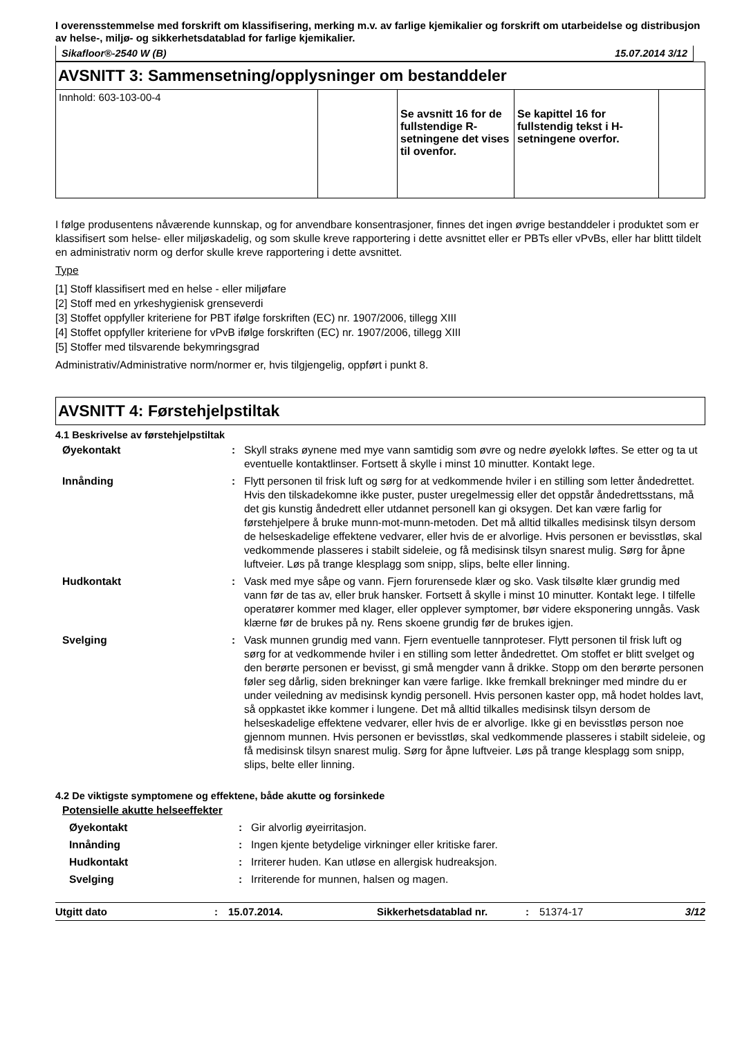I overensstemmelse med forskrift om klassifisering, merking m.v. av farlige kjemikalier og forskrift om utarbeidelse og distribusjon av helse-, miljø- og sikkerhetsdatablad for farlige kjemikalier.
Sikafloor®-2540 W (B) 15.07.2014 3/12
AVSNITT 3: Sammensetning/opplysninger om bestanddeler
| Innhold: 603-103-00-4 | | Se avsnitt 16 for de fullstendige R-setningene det vises til ovenfor. | Se kapittel 16 for fullstendig tekst i H-setningene overfor. | |
I følge produsentens nåværende kunnskap, og for anvendbare konsentrasjoner, finnes det ingen øvrige bestanddeler i produktet som er klassifisert som helse- eller miljøskadelig, og som skulle kreve rapportering i dette avsnittet eller er PBTs eller vPvBs, eller har blittt tildelt en administrativ norm og derfor skulle kreve rapportering i dette avsnittet.
Type
[1] Stoff klassifisert med en helse - eller miljøfare
[2] Stoff med en yrkeshygienisk grenseverdi
[3] Stoffet oppfyller kriteriene for PBT ifølge forskriften (EC) nr. 1907/2006, tillegg XIII
[4] Stoffet oppfyller kriteriene for vPvB ifølge forskriften (EC) nr. 1907/2006, tillegg XIII
[5] Stoffer med tilsvarende bekymringsgrad
Administrativ/Administrative norm/normer er, hvis tilgjengelig, oppført i punkt 8.
AVSNITT 4: Førstehjelpstiltak
4.1 Beskrivelse av førstehjelpstiltak
| Øyekontakt | : | Skyll straks øynene med mye vann samtidig som øvre og nedre øyelokk løftes. Se etter og ta ut eventuelle kontaktlinser. Fortsett å skylle i minst 10 minutter. Kontakt lege. |
| Innånding | : | Flytt personen til frisk luft og sørg for at vedkommende hviler i en stilling som letter åndedrettet. Hvis den tilskadekomne ikke puster, puster uregelmessig eller det oppstår åndedrettsstans, må det gis kunstig åndedrett eller utdannet personell kan gi oksygen. Det kan være farlig for førstehjelpere å bruke munn-mot-munn-metoden. Det må alltid tilkalles medisinsk tilsyn dersom de helseskadelige effektene vedvarer, eller hvis de er alvorlige. Hvis personen er bevisstløs, skal vedkommende plasseres i stabilt sideleie, og få medisinsk tilsyn snarest mulig. Sørg for åpne luftveier. Løs på trange klesplagg som snipp, slips, belte eller linning. |
| Hudkontakt | : | Vask med mye såpe og vann. Fjern forurensede klær og sko. Vask tilsølte klær grundig med vann før de tas av, eller bruk hansker. Fortsett å skylle i minst 10 minutter. Kontakt lege. I tilfelle operatører kommer med klager, eller opplever symptomer, bør videre eksponering unngås. Vask klærne før de brukes på ny. Rens skoene grundig før de brukes igjen. |
| Svelging | : | Vask munnen grundig med vann. Fjern eventuelle tannproteser. Flytt personen til frisk luft og sørg for at vedkommende hviler i en stilling som letter åndedrettet. Om stoffet er blitt svelget og den berørte personen er bevisst, gi små mengder vann å drikke. Stopp om den berørte personen føler seg dårlig, siden brekninger kan være farlige. Ikke fremkall brekninger med mindre du er under veiledning av medisinsk kyndig personell. Hvis personen kaster opp, må hodet holdes lavt, så oppkastet ikke kommer i lungene. Det må alltid tilkalles medisinsk tilsyn dersom de helseskadelige effektene vedvarer, eller hvis de er alvorlige. Ikke gi en bevisstløs person noe gjennom munnen. Hvis personen er bevisstløs, skal vedkommende plasseres i stabilt sideleie, og få medisinsk tilsyn snarest mulig. Sørg for åpne luftveier. Løs på trange klesplagg som snipp, slips, belte eller linning. |
4.2 De viktigste symptomene og effektene, både akutte og forsinkede
Potensielle akutte helseeffekter
| Øyekontakt | : | Gir alvorlig øyeirritasjon. |
| Innånding | : | Ingen kjente betydelige virkninger eller kritiske farer. |
| Hudkontakt | : | Irriterer huden. Kan utløse en allergisk hudreaksjon. |
| Svelging | : | Irriterende for munnen, halsen og magen. |
Utgitt dato: 15.07.2014. Sikkerhetsdatablad nr.: 51374-17 3/12